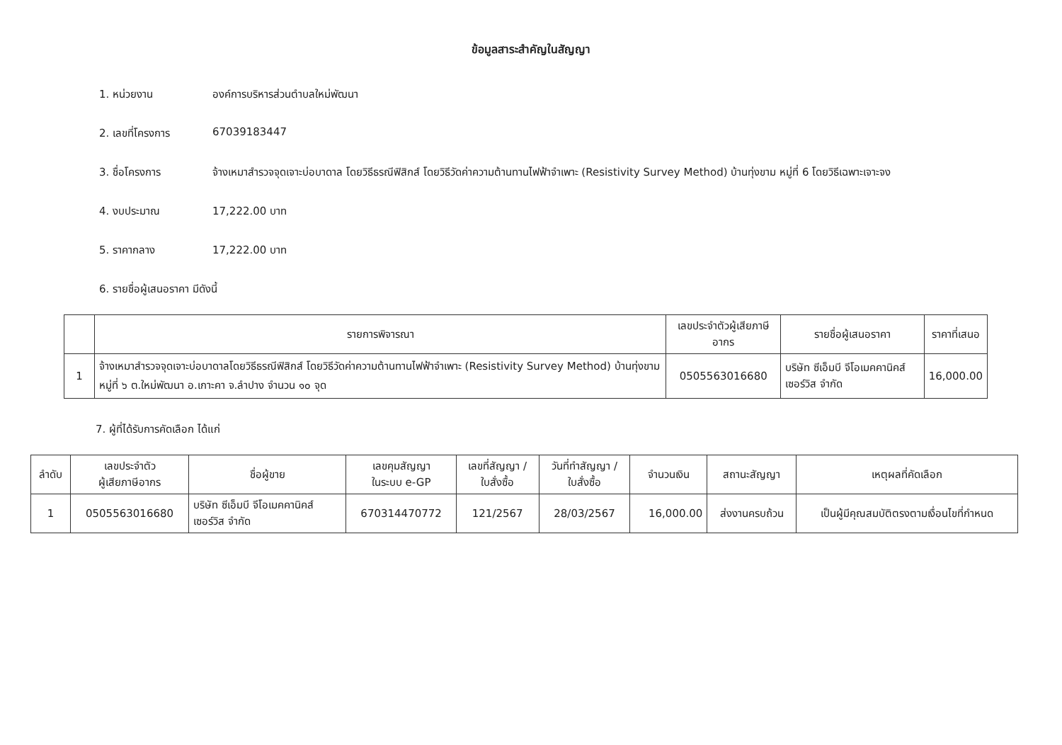ข้อมูลสาระสำคัญในสัญญา
1. หน่วยงาน องค์การบริหารส่วนตำบลใหม่พัฒนา
2. เลขที่โครงการ 67039183447
3. ชื่อโครงการ จ้างเหมาสำรวจจุดเจาะบ่อบาดาล โดยวิธีธรณีฟิสิกส์ โดยวิธีวัดค่าความต้านทานไฟฟ้าจำเพาะ (Resistivity Survey Method) บ้านทุ่งขาม หมู่ที่ 6 โดยวิธีเฉพาะเจาะจง
4. งบประมาณ 17,222.00 บาท
5. ราคากลาง 17,222.00 บาท
6. รายชื่อผู้เสนอราคา มีดังนี้
| | รายการพิจารณา | เลขประจำตัวผู้เสียภาษีอากร | รายชื่อผู้เสนอราคา | ราคาที่เสนอ |
| --- | --- | --- | --- | --- |
| 1 | จ้างเหมาสำรวจจุดเจาะบ่อบาดาลโดยวิธีธรณีฟิสิกส์ โดยวิธีวัดค่าความต้านทานไฟฟ้าจำเพาะ (Resistivity Survey Method) บ้านทุ่งขาม หมู่ที่ ๖ ต.ใหม่พัฒนา อ.เกาะคา จ.ลำปาง จำนวน ๑๐ จุด | 0505563016680 | บริษัท ซีเอ็มบี จีโอเมคคานิคส์ เซอร์วิส จำกัด | 16,000.00 |
7. ผู้ที่ได้รับการคัดเลือก ได้แก่
| ลำดับ | เลขประจำตัว ผู้เสียภาษีอากร | ชื่อผู้ขาย | เลขคุมสัญญา ในระบบ e-GP | เลขที่สัญญา / ใบสั่งซื้อ | วันที่ทำสัญญา / ใบสั่งซื้อ | จำนวนเงิน | สถานะสัญญา | เหตุผลที่คัดเลือก |
| --- | --- | --- | --- | --- | --- | --- | --- | --- |
| 1 | 0505563016680 | บริษัท ซีเอ็มบี จีโอเมคคานิคส์ เซอร์วิส จำกัด | 670314470772 | 121/2567 | 28/03/2567 | 16,000.00 | ส่งงานครบถ้วน | เป็นผู้มีคุณสมบัติตรงตามเงื่อนไขที่กำหนด |